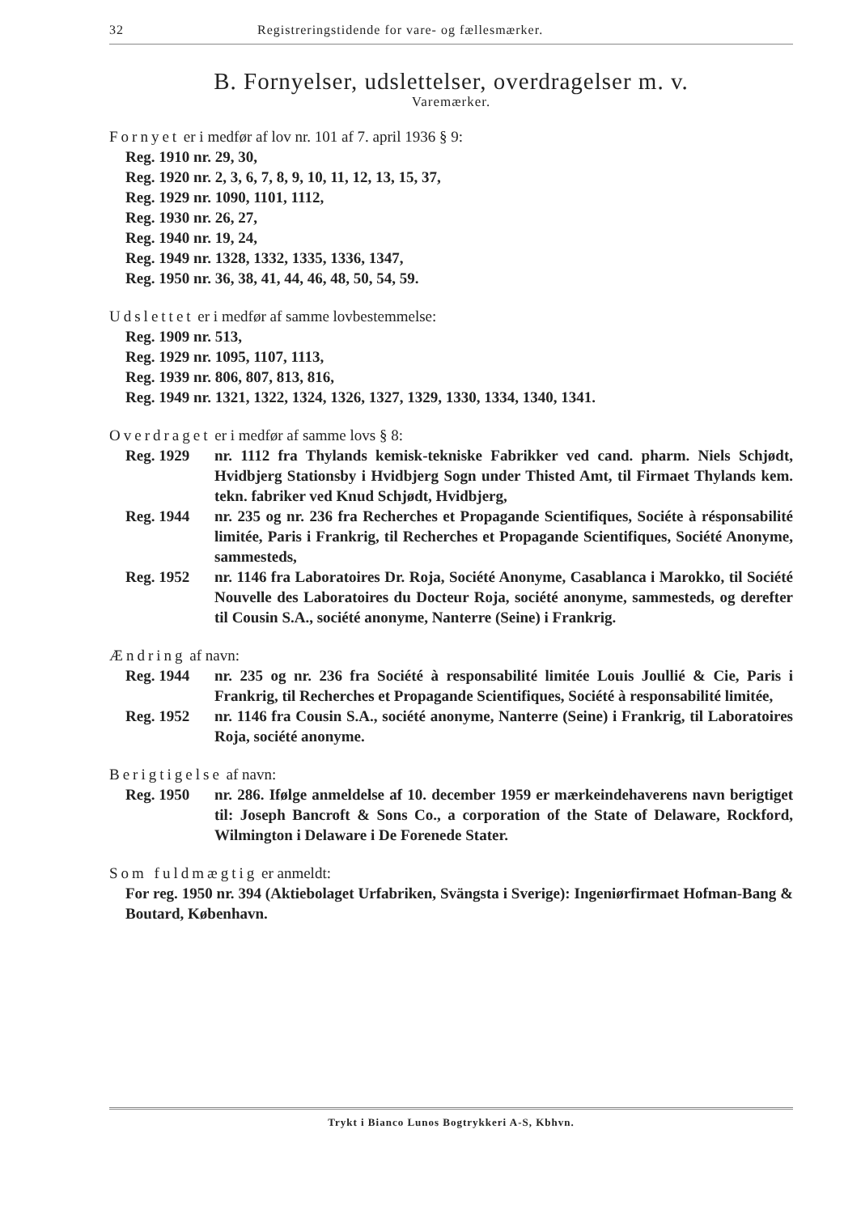32 Registreringstidende for vare- og fællesmærker.
B. Fornyelser, udslettelser, overdragelser m. v.
Varemærker.
Fornyet er i medfør af lov nr. 101 af 7. april 1936 § 9:
Reg. 1910 nr. 29, 30,
Reg. 1920 nr. 2, 3, 6, 7, 8, 9, 10, 11, 12, 13, 15, 37,
Reg. 1929 nr. 1090, 1101, 1112,
Reg. 1930 nr. 26, 27,
Reg. 1940 nr. 19, 24,
Reg. 1949 nr. 1328, 1332, 1335, 1336, 1347,
Reg. 1950 nr. 36, 38, 41, 44, 46, 48, 50, 54, 59.
Udslettet er i medfør af samme lovbestemmelse:
Reg. 1909 nr. 513,
Reg. 1929 nr. 1095, 1107, 1113,
Reg. 1939 nr. 806, 807, 813, 816,
Reg. 1949 nr. 1321, 1322, 1324, 1326, 1327, 1329, 1330, 1334, 1340, 1341.
Overdraget er i medfør af samme lovs § 8:
Reg. 1929 nr. 1112 fra Thylands kemisk-tekniske Fabrikker ved cand. pharm. Niels Schjødt, Hvidbjerg Stationsby i Hvidbjerg Sogn under Thisted Amt, til Firmaet Thylands kem. tekn. fabriker ved Knud Schjødt, Hvidbjerg,
Reg. 1944 nr. 235 og nr. 236 fra Recherches et Propagande Scientifiques, Sociéte à résponsabilité limitée, Paris i Frankrig, til Recherches et Propagande Scientifiques, Société Anonyme, sammesteds,
Reg. 1952 nr. 1146 fra Laboratoires Dr. Roja, Société Anonyme, Casablanca i Marokko, til Société Nouvelle des Laboratoires du Docteur Roja, société anonyme, sammesteds, og derefter til Cousin S.A., société anonyme, Nanterre (Seine) i Frankrig.
Ændring af navn:
Reg. 1944 nr. 235 og nr. 236 fra Société à responsabilité limitée Louis Joullié & Cie, Paris i Frankrig, til Recherches et Propagande Scientifiques, Société à responsabilité limitée,
Reg. 1952 nr. 1146 fra Cousin S.A., société anonyme, Nanterre (Seine) i Frankrig, til Laboratoires Roja, société anonyme.
Berigtigelse af navn:
Reg. 1950 nr. 286. Ifølge anmeldelse af 10. december 1959 er mærkeindehaverens navn berigtiget til: Joseph Bancroft & Sons Co., a corporation of the State of Delaware, Rockford, Wilmington i Delaware i De Forenede Stater.
Som fuldmægtig er anmeldt:
For reg. 1950 nr. 394 (Aktiebolaget Urfabriken, Svängsta i Sverige): Ingeniørfirmaet Hofman-Bang & Boutard, København.
Trykt i Bianco Lunos Bogtrykkeri A-S, Kbhvn.